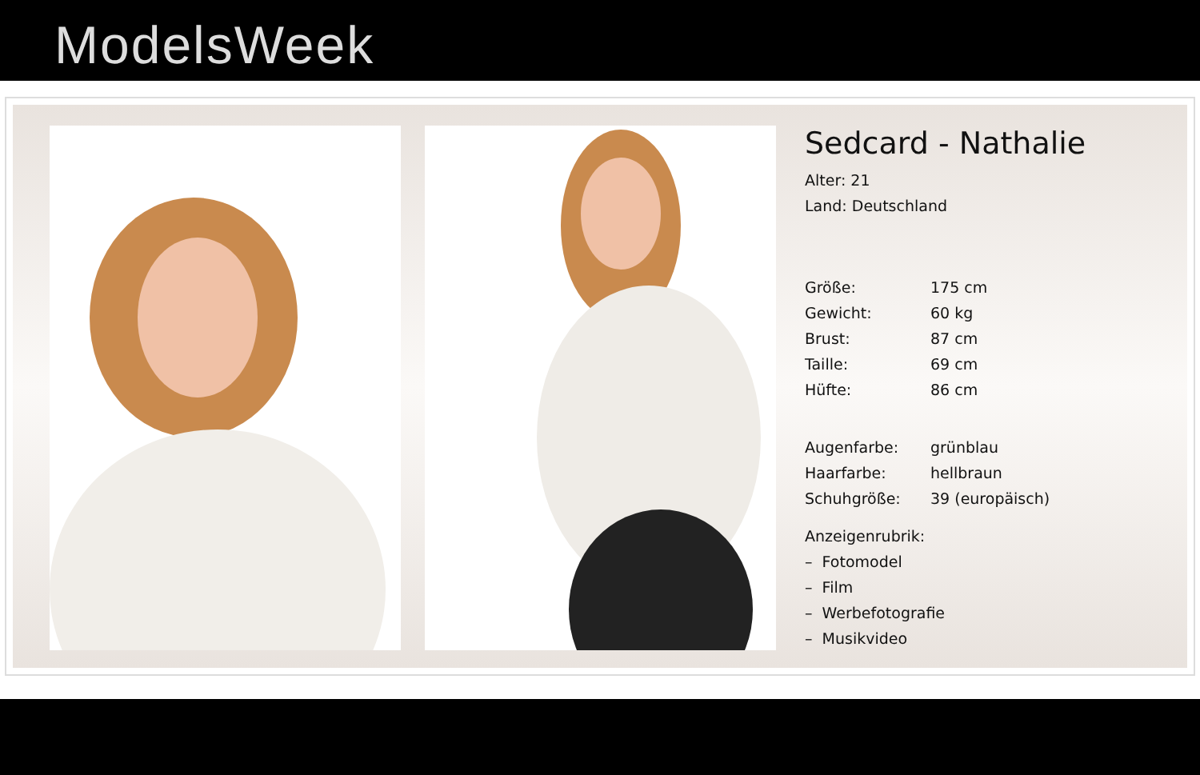ModelsWeek
Sedcard - Nathalie
| Alter: 21 | |
| Land: Deutschland | |
| Größe: | 175 cm |
| Gewicht: | 60 kg |
| Brust: | 87 cm |
| Taille: | 69 cm |
| Hüfte: | 86 cm |
| Augenfarbe: | grünblau |
| Haarfarbe: | hellbraun |
| Schuhgröße: | 39 (europäisch) |
| Anzeigenrubrik: | |
| – Fotomodel | |
| – Film | |
| – Werbefotografie | |
| – Musikvideo | |